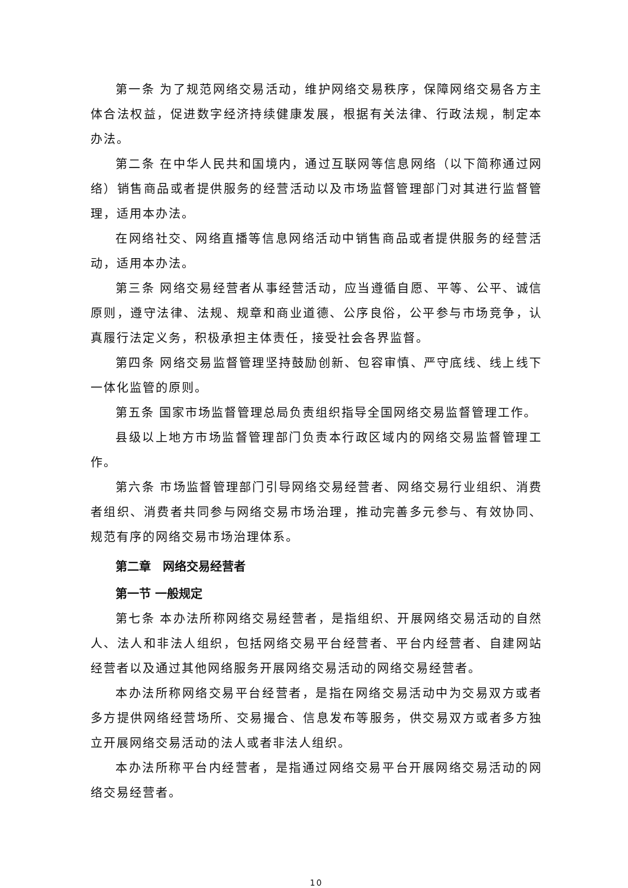第一条 为了规范网络交易活动，维护网络交易秩序，保障网络交易各方主体合法权益，促进数字经济持续健康发展，根据有关法律、行政法规，制定本办法。
第二条 在中华人民共和国境内，通过互联网等信息网络（以下简称通过网络）销售商品或者提供服务的经营活动以及市场监督管理部门对其进行监督管理，适用本办法。
在网络社交、网络直播等信息网络活动中销售商品或者提供服务的经营活动，适用本办法。
第三条 网络交易经营者从事经营活动，应当遵循自愿、平等、公平、诚信原则，遵守法律、法规、规章和商业道德、公序良俗，公平参与市场竞争，认真履行法定义务，积极承担主体责任，接受社会各界监督。
第四条 网络交易监督管理坚持鼓励创新、包容审慎、严守底线、线上线下一体化监管的原则。
第五条 国家市场监督管理总局负责组织指导全国网络交易监督管理工作。
县级以上地方市场监督管理部门负责本行政区域内的网络交易监督管理工作。
第六条 市场监督管理部门引导网络交易经营者、网络交易行业组织、消费者组织、消费者共同参与网络交易市场治理，推动完善多元参与、有效协同、规范有序的网络交易市场治理体系。
第二章　网络交易经营者
第一节 一般规定
第七条 本办法所称网络交易经营者，是指组织、开展网络交易活动的自然人、法人和非法人组织，包括网络交易平台经营者、平台内经营者、自建网站经营者以及通过其他网络服务开展网络交易活动的网络交易经营者。
本办法所称网络交易平台经营者，是指在网络交易活动中为交易双方或者多方提供网络经营场所、交易撮合、信息发布等服务，供交易双方或者多方独立开展网络交易活动的法人或者非法人组织。
本办法所称平台内经营者，是指通过网络交易平台开展网络交易活动的网络交易经营者。
10